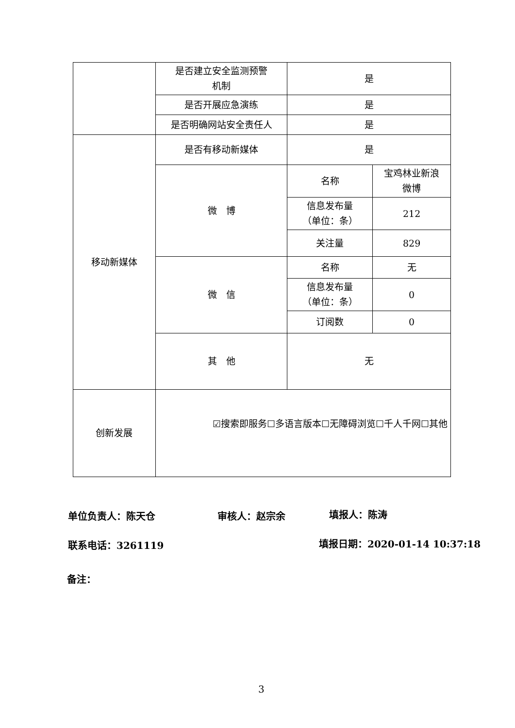| | 是否建立安全监测预警 机制 | 是 | |
| | 是否开展应急演练 | 是 | |
| | 是否明确网站安全责任人 | 是 | |
| 移动新媒体 | 是否有移动新媒体 | 是 | |
| | 微 博 | 名称 | 宝鸡林业新浪 微博 |
| | | 信息发布量 （单位：条） | 212 |
| | | 关注量 | 829 |
| | 微 信 | 名称 | 无 |
| | | 信息发布量 （单位：条） | 0 |
| | | 订阅数 | 0 |
| | 其 他 | 无 | |
| 创新发展 | ☑搜索即服务☐多语言版本☐无障碍浏览☐千人千网☐其他 | | |
单位负责人：陈天仓 审核人：赵宗余 填报人：陈涛
联系电话：3261119 填报日期：2020-01-14 10:37:18
备注：
3